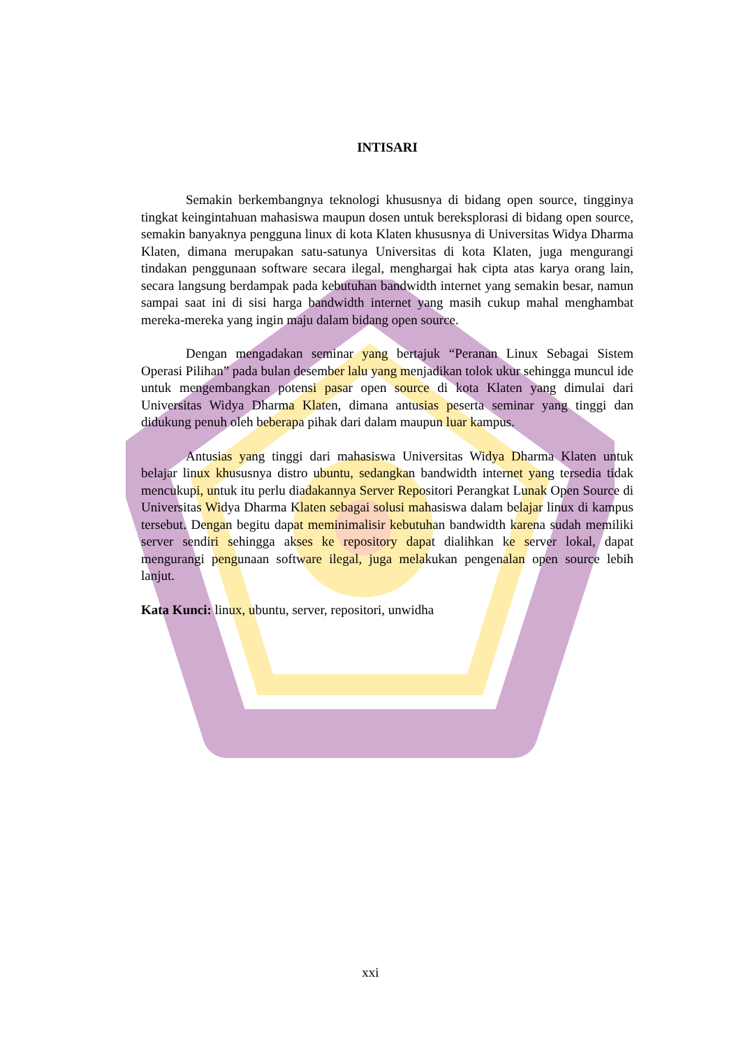INTISARI
Semakin berkembangnya teknologi khususnya di bidang open source, tingginya tingkat keingintahuan mahasiswa maupun dosen untuk bereksplorasi di bidang open source, semakin banyaknya pengguna linux di kota Klaten khususnya di Universitas Widya Dharma Klaten, dimana merupakan satu-satunya Universitas di kota Klaten, juga mengurangi tindakan penggunaan software secara ilegal, menghargai hak cipta atas karya orang lain, secara langsung berdampak pada kebutuhan bandwidth internet yang semakin besar, namun sampai saat ini di sisi harga bandwidth internet yang masih cukup mahal menghambat mereka-mereka yang ingin maju dalam bidang open source.
Dengan mengadakan seminar yang bertajuk “Peranan Linux Sebagai Sistem Operasi Pilihan” pada bulan desember lalu yang menjadikan tolok ukur sehingga muncul ide untuk mengembangkan potensi pasar open source di kota Klaten yang dimulai dari Universitas Widya Dharma Klaten, dimana antusias peserta seminar yang tinggi dan didukung penuh oleh beberapa pihak dari dalam maupun luar kampus.
Antusias yang tinggi dari mahasiswa Universitas Widya Dharma Klaten untuk belajar linux khususnya distro ubuntu, sedangkan bandwidth internet yang tersedia tidak mencukupi, untuk itu perlu diadakannya Server Repositori Perangkat Lunak Open Source di Universitas Widya Dharma Klaten sebagai solusi mahasiswa dalam belajar linux di kampus tersebut. Dengan begitu dapat meminimalisir kebutuhan bandwidth karena sudah memiliki server sendiri sehingga akses ke repository dapat dialihkan ke server lokal, dapat mengurangi pengunaan software ilegal, juga melakukan pengenalan open source lebih lanjut.
Kata Kunci: linux, ubuntu, server, repositori, unwidha
xxi